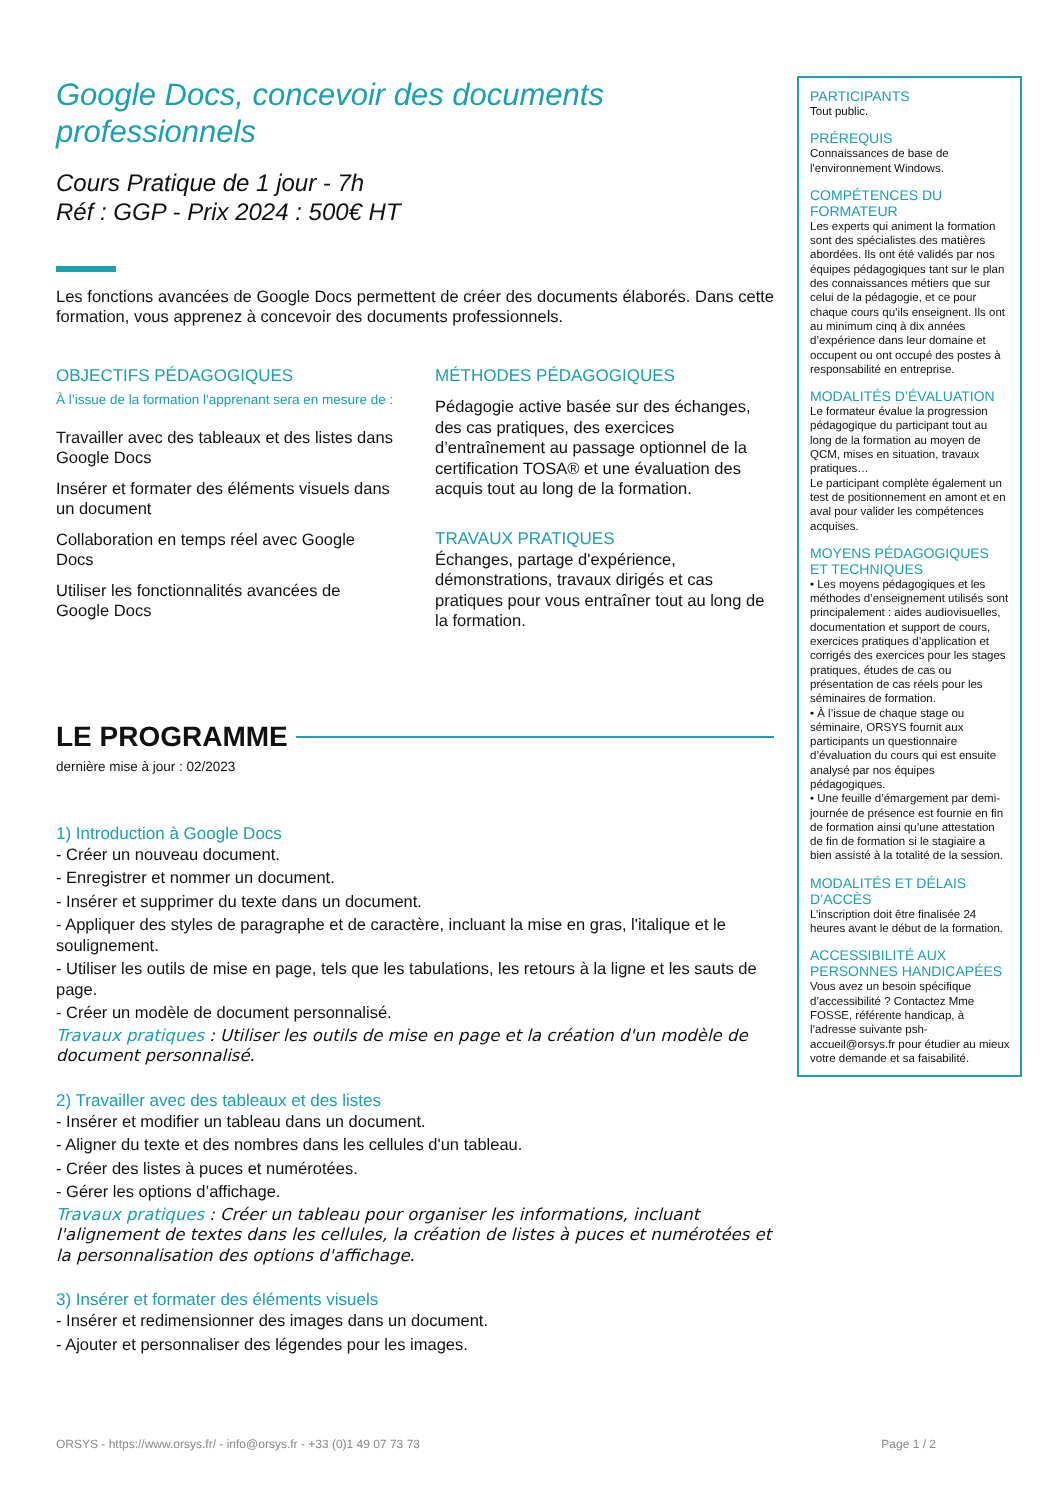Google Docs, concevoir des documents professionnels
Cours Pratique de 1 jour - 7h
Réf : GGP - Prix 2024 : 500€ HT
Les fonctions avancées de Google Docs permettent de créer des documents élaborés. Dans cette formation, vous apprenez à concevoir des documents professionnels.
OBJECTIFS PÉDAGOGIQUES
À l’issue de la formation l'apprenant sera en mesure de :
Travailler avec des tableaux et des listes dans Google Docs
Insérer et formater des éléments visuels dans un document
Collaboration en temps réel avec Google Docs
Utiliser les fonctionnalités avancées de Google Docs
MÉTHODES PÉDAGOGIQUES
Pédagogie active basée sur des échanges, des cas pratiques, des exercices d’entraînement au passage optionnel de la certification TOSA® et une évaluation des acquis tout au long de la formation.
TRAVAUX PRATIQUES
Échanges, partage d'expérience, démonstrations, travaux dirigés et cas pratiques pour vous entraîner tout au long de la formation.
LE PROGRAMME
dernière mise à jour : 02/2023
1) Introduction à Google Docs
- Créer un nouveau document.
- Enregistrer et nommer un document.
- Insérer et supprimer du texte dans un document.
- Appliquer des styles de paragraphe et de caractère, incluant la mise en gras, l'italique et le soulignement.
- Utiliser les outils de mise en page, tels que les tabulations, les retours à la ligne et les sauts de page.
- Créer un modèle de document personnalisé.
Travaux pratiques : Utiliser les outils de mise en page et la création d'un modèle de document personnalisé.
2) Travailler avec des tableaux et des listes
- Insérer et modifier un tableau dans un document.
- Aligner du texte et des nombres dans les cellules d'un tableau.
- Créer des listes à puces et numérotées.
- Gérer les options d’affichage.
Travaux pratiques : Créer un tableau pour organiser les informations, incluant l'alignement de textes dans les cellules, la création de listes à puces et numérotées et la personnalisation des options d'affichage.
3) Insérer et formater des éléments visuels
- Insérer et redimensionner des images dans un document.
- Ajouter et personnaliser des légendes pour les images.
PARTICIPANTS
Tout public.
PRÉREQUIS
Connaissances de base de l'environnement Windows.
COMPÉTENCES DU FORMATEUR
Les experts qui animent la formation sont des spécialistes des matières abordées. Ils ont été validés par nos équipes pédagogiques tant sur le plan des connaissances métiers que sur celui de la pédagogie, et ce pour chaque cours qu’ils enseignent. Ils ont au minimum cinq à dix années d’expérience dans leur domaine et occupent ou ont occupé des postes à responsabilité en entreprise.
MODALITÉS D’ÉVALUATION
Le formateur évalue la progression pédagogique du participant tout au long de la formation au moyen de QCM, mises en situation, travaux pratiques…
Le participant complète également un test de positionnement en amont et en aval pour valider les compétences acquises.
MOYENS PÉDAGOGIQUES ET TECHNIQUES
• Les moyens pédagogiques et les méthodes d’enseignement utilisés sont principalement : aides audiovisuelles, documentation et support de cours, exercices pratiques d’application et corrigés des exercices pour les stages pratiques, études de cas ou présentation de cas réels pour les séminaires de formation.
• À l’issue de chaque stage ou séminaire, ORSYS fournit aux participants un questionnaire d’évaluation du cours qui est ensuite analysé par nos équipes pédagogiques.
• Une feuille d’émargement par demi-journée de présence est fournie en fin de formation ainsi qu’une attestation de fin de formation si le stagiaire a bien assisté à la totalité de la session.
MODALITÉS ET DÉLAIS D’ACCÈS
L’inscription doit être finalisée 24 heures avant le début de la formation.
ACCESSIBILITÉ AUX PERSONNES HANDICAPÉES
Vous avez un besoin spécifique d’accessibilité ? Contactez Mme FOSSE, référente handicap, à l’adresse suivante psh-accueil@orsys.fr pour étudier au mieux votre demande et sa faisabilité.
ORSYS - https://www.orsys.fr/ - info@orsys.fr - +33 (0)1 49 07 73 73 Page 1 / 2